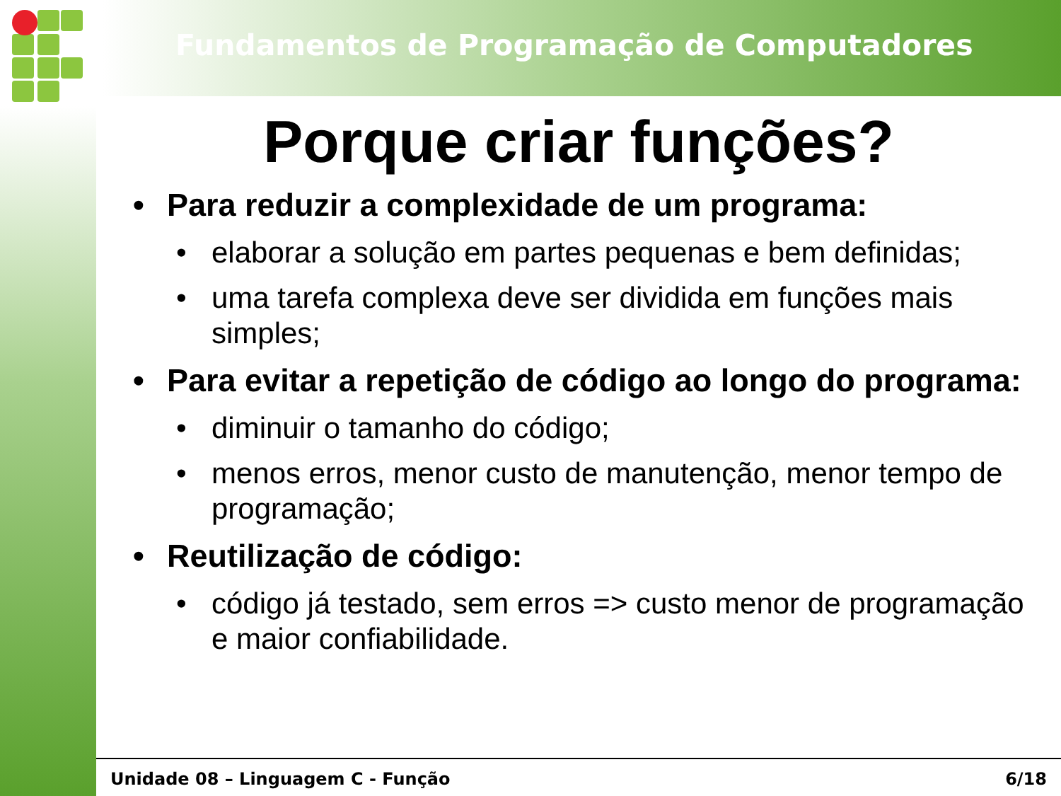Fundamentos de Programação de Computadores
Porque criar funções?
•Para reduzir a complexidade de um programa:
•elaborar a solução em partes pequenas e bem definidas;
•uma tarefa complexa deve ser dividida em funções mais simples;
•Para evitar a repetição de código ao longo do programa:
•diminuir o tamanho do código;
•menos erros, menor custo de manutenção, menor tempo de programação;
•Reutilização de código:
•código já testado, sem erros => custo menor de programação e maior confiabilidade.
Unidade 08 – Linguagem C - Função 6/18